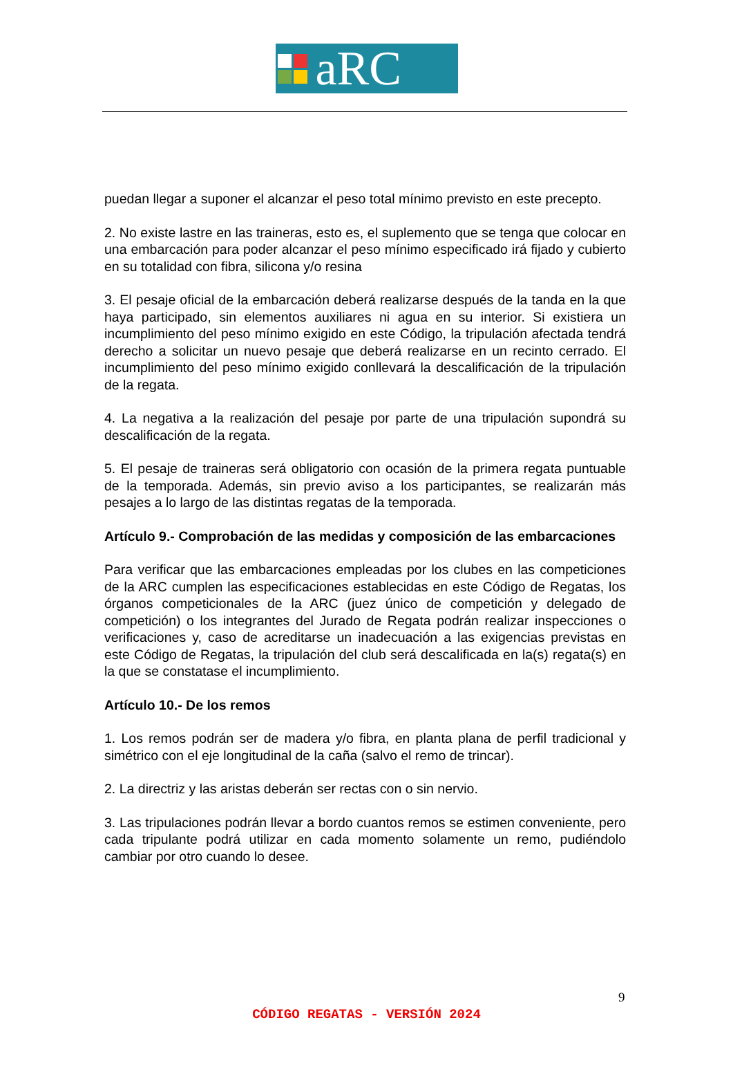aRC
puedan llegar a suponer el alcanzar el peso total mínimo previsto en este precepto.
2. No existe lastre en las traineras, esto es, el suplemento que se tenga que colocar en una embarcación para poder alcanzar el peso mínimo especificado irá fijado y cubierto en su totalidad con fibra, silicona y/o resina
3. El pesaje oficial de la embarcación deberá realizarse después de la tanda en la que haya participado, sin elementos auxiliares ni agua en su interior. Si existiera un incumplimiento del peso mínimo exigido en este Código, la tripulación afectada tendrá derecho a solicitar un nuevo pesaje que deberá realizarse en un recinto cerrado. El incumplimiento del peso mínimo exigido conllevará la descalificación de la tripulación de la regata.
4. La negativa a la realización del pesaje por parte de una tripulación supondrá su descalificación de la regata.
5. El pesaje de traineras será obligatorio con ocasión de la primera regata puntuable de la temporada. Además, sin previo aviso a los participantes, se realizarán más pesajes a lo largo de las distintas regatas de la temporada.
Artículo 9.- Comprobación de las medidas y composición de las embarcaciones
Para verificar que las embarcaciones empleadas por los clubes en las competiciones de la ARC cumplen las especificaciones establecidas en este Código de Regatas, los órganos competicionales de la ARC (juez único de competición y delegado de competición) o los integrantes del Jurado de Regata podrán realizar inspecciones o verificaciones y, caso de acreditarse un inadecuación a las exigencias previstas en este Código de Regatas, la tripulación del club será descalificada en la(s) regata(s) en la que se constatase el incumplimiento.
Artículo 10.- De los remos
1. Los remos podrán ser de madera y/o fibra, en planta plana de perfil tradicional y simétrico con el eje longitudinal de la caña (salvo el remo de trincar).
2. La directriz y las aristas deberán ser rectas con o sin nervio.
3. Las tripulaciones podrán llevar a bordo cuantos remos se estimen conveniente, pero cada tripulante podrá utilizar en cada momento solamente un remo, pudiéndolo cambiar por otro cuando lo desee.
9
CÓDIGO REGATAS - VERSIÓN 2024